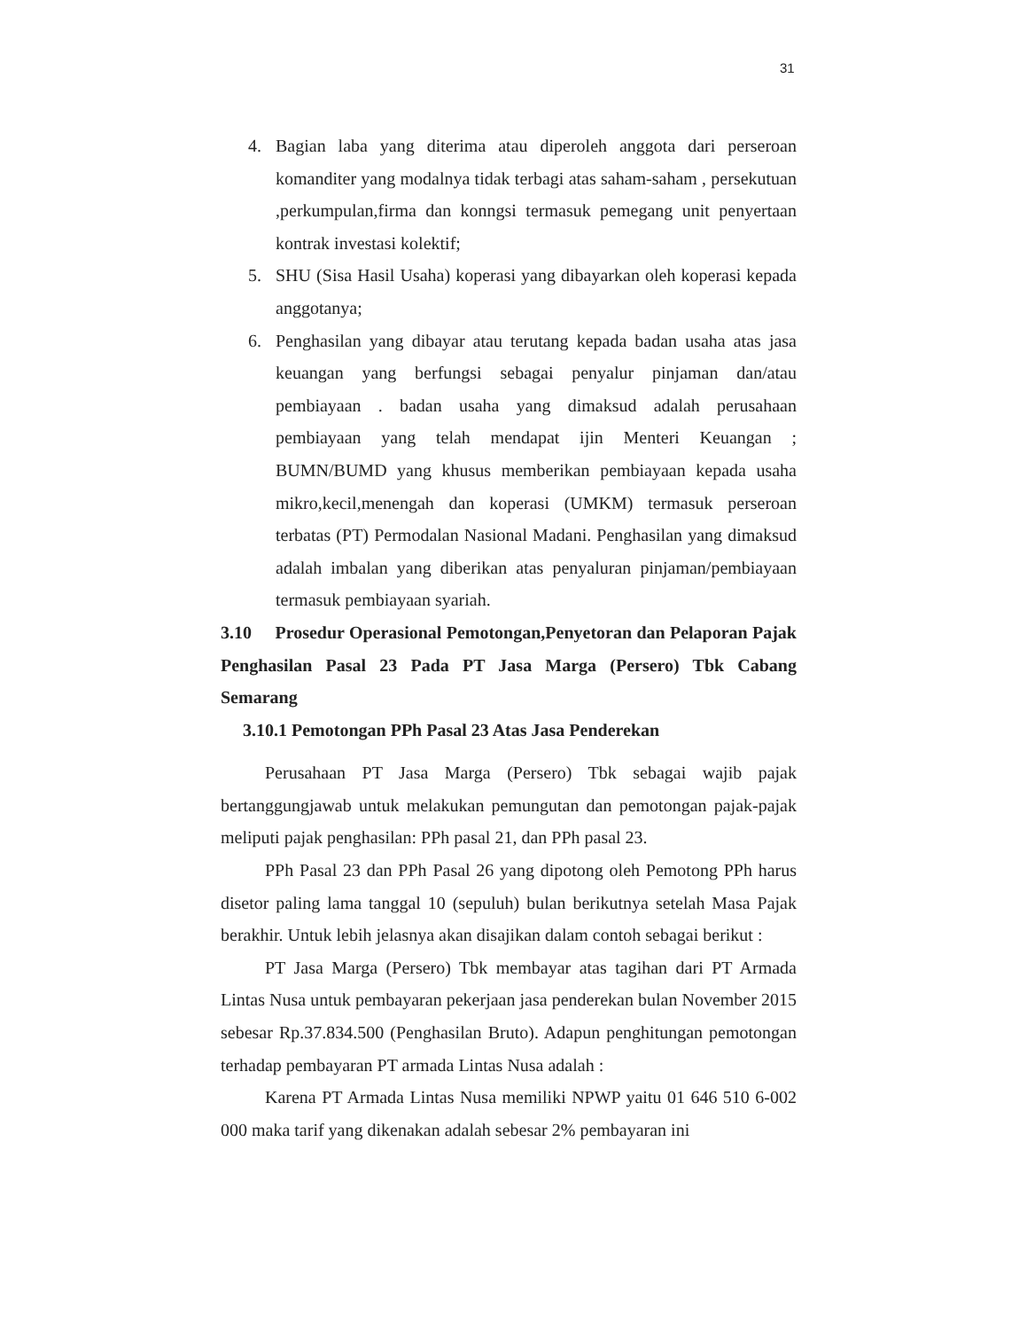31
4. Bagian laba yang diterima atau diperoleh anggota dari perseroan komanditer yang modalnya tidak terbagi atas saham-saham , persekutuan ,perkumpulan,firma dan konngsi termasuk pemegang unit penyertaan kontrak investasi kolektif;
5. SHU (Sisa Hasil Usaha) koperasi yang dibayarkan oleh koperasi kepada anggotanya;
6. Penghasilan yang dibayar atau terutang kepada badan usaha atas jasa keuangan yang berfungsi sebagai penyalur pinjaman dan/atau pembiayaan . badan usaha yang dimaksud adalah perusahaan pembiayaan yang telah mendapat ijin Menteri Keuangan ; BUMN/BUMD yang khusus memberikan pembiayaan kepada usaha mikro,kecil,menengah dan koperasi (UMKM) termasuk perseroan terbatas (PT) Permodalan Nasional Madani. Penghasilan yang dimaksud adalah imbalan yang diberikan atas penyaluran pinjaman/pembiayaan termasuk pembiayaan syariah.
3.10 Prosedur Operasional Pemotongan,Penyetoran dan Pelaporan Pajak Penghasilan Pasal 23 Pada PT Jasa Marga (Persero) Tbk Cabang Semarang
3.10.1 Pemotongan PPh Pasal 23 Atas Jasa Penderekan
Perusahaan PT Jasa Marga (Persero) Tbk sebagai wajib pajak bertanggungjawab untuk melakukan pemungutan dan pemotongan pajak-pajak meliputi pajak penghasilan: PPh pasal 21, dan PPh pasal 23.
PPh Pasal 23 dan PPh Pasal 26 yang dipotong oleh Pemotong PPh harus disetor paling lama tanggal 10 (sepuluh) bulan berikutnya setelah Masa Pajak berakhir. Untuk lebih jelasnya akan disajikan dalam contoh sebagai berikut :
PT Jasa Marga (Persero) Tbk membayar atas tagihan dari PT Armada Lintas Nusa untuk pembayaran pekerjaan jasa penderekan bulan November 2015 sebesar Rp.37.834.500 (Penghasilan Bruto). Adapun penghitungan pemotongan terhadap pembayaran PT armada Lintas Nusa adalah :
Karena PT Armada Lintas Nusa memiliki NPWP yaitu 01 646 510 6-002 000 maka tarif yang dikenakan adalah sebesar 2% pembayaran ini